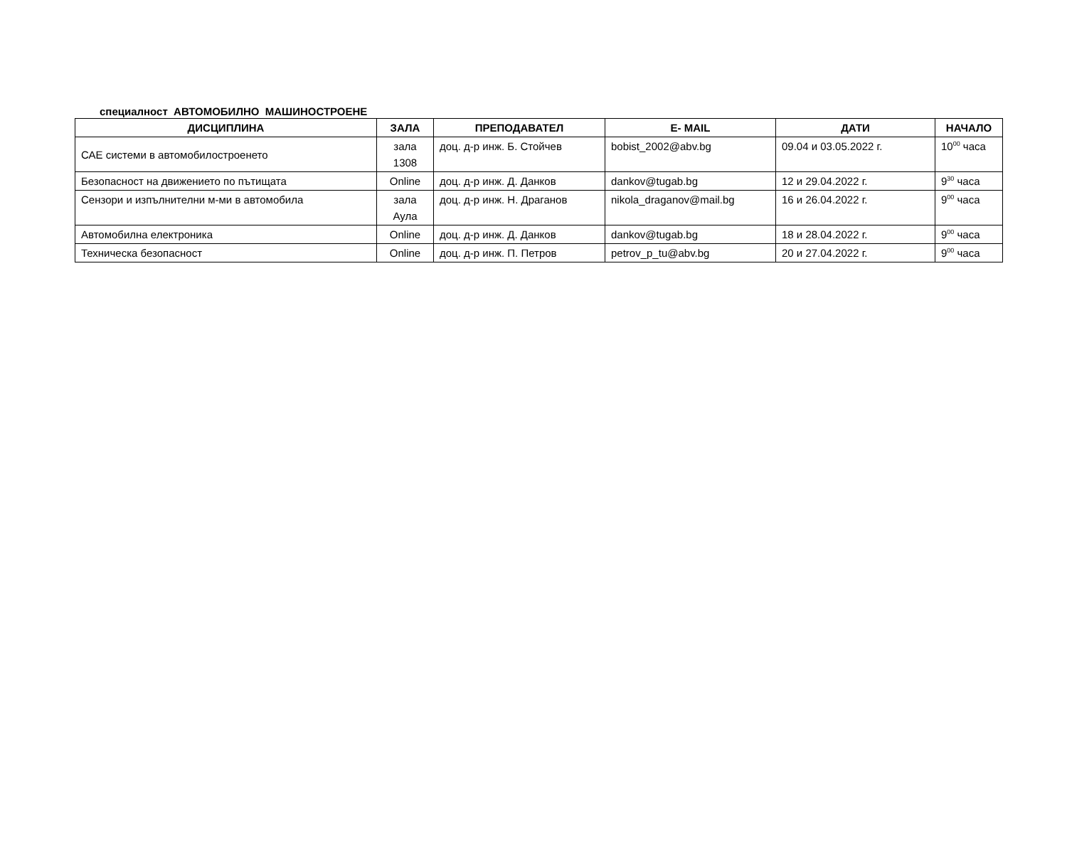специалност АВТОМОБИЛНО МАШИНОСТРОЕНЕ
| ДИСЦИПЛИНА | ЗАЛА | ПРЕПОДАВАТЕЛ | E- MAIL | ДАТИ | НАЧАЛО |
| --- | --- | --- | --- | --- | --- |
| САЕ системи в автомобилостроенето | зала 1308 | доц. д-р инж. Б. Стойчев | bobist_2002@abv.bg | 09.04 и 03.05.2022 г. | 10<sup>00</sup> часа |
| Безопасност на движението по пътищата | Online | доц. д-р инж. Д. Данков | dankov@tugab.bg | 12 и 29.04.2022 г. | 9<sup>30</sup> часа |
| Сензори и изпълнителни м-ми в автомобила | зала Аула | доц. д-р инж. Н. Драганов | nikola_draganov@mail.bg | 16 и 26.04.2022 г. | 9<sup>00</sup> часа |
| Автомобилна електроника | Online | доц. д-р инж. Д. Данков | dankov@tugab.bg | 18 и 28.04.2022 г. | 9<sup>00</sup> часа |
| Техническа безопасност | Online | доц. д-р инж. П. Петров | petrov_p_tu@abv.bg | 20 и 27.04.2022 г. | 9<sup>00</sup> часа |